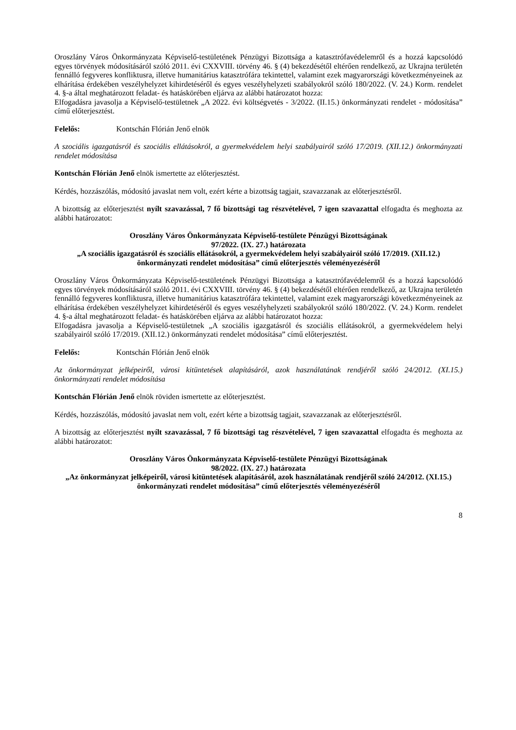Oroszlány Város Önkormányzata Képviselő-testületének Pénzügyi Bizottsága a katasztrófavédelemről és a hozzá kapcsolódó egyes törvények módosításáról szóló 2011. évi CXXVIII. törvény 46. § (4) bekezdésétől eltérően rendelkező, az Ukrajna területén fennálló fegyveres konfliktusra, illetve humanitárius katasztrófára tekintettel, valamint ezek magyarországi következményeinek az elhárítása érdekében veszélyhelyzet kihirdetéséről és egyes veszélyhelyzeti szabályokról szóló 180/2022. (V. 24.) Korm. rendelet 4. §-a által meghatározott feladat- és hatáskörében eljárva az alábbi határozatot hozza:
Elfogadásra javasolja a Képviselő-testületnek „A 2022. évi költségvetés - 3/2022. (II.15.) önkormányzati rendelet - módosítása” című előterjesztést.
Felelős: Kontschán Flórián Jenő elnök
A szociális igazgatásról és szociális ellátásokról, a gyermekvédelem helyi szabályairól szóló 17/2019. (XII.12.) önkormányzati rendelet módosítása
Kontschán Flórián Jenő elnök ismertette az előterjesztést.
Kérdés, hozzászólás, módosító javaslat nem volt, ezért kérte a bizottság tagjait, szavazzanak az előterjesztésről.
A bizottság az előterjesztést nyílt szavazással, 7 fő bizottsági tag részvételével, 7 igen szavazattal elfogadta és meghozta az alábbi határozatot:
Oroszlány Város Önkormányzata Képviselő-testülete Pénzügyi Bizottságának
97/2022. (IX. 27.) határozata
„A szociális igazgatásról és szociális ellátásokról, a gyermekvédelem helyi szabályairól szóló 17/2019. (XII.12.) önkormányzati rendelet módosítása” című előterjesztés véleményezéséről
Oroszlány Város Önkormányzata Képviselő-testületének Pénzügyi Bizottsága a katasztrófavédelemről és a hozzá kapcsolódó egyes törvények módosításáról szóló 2011. évi CXXVIII. törvény 46. § (4) bekezdésétől eltérően rendelkező, az Ukrajna területén fennálló fegyveres konfliktusra, illetve humanitárius katasztrófára tekintettel, valamint ezek magyarországi következményeinek az elhárítása érdekében veszélyhelyzet kihirdetéséről és egyes veszélyhelyzeti szabályokról szóló 180/2022. (V. 24.) Korm. rendelet 4. §-a által meghatározott feladat- és hatáskörében eljárva az alábbi határozatot hozza:
Elfogadásra javasolja a Képviselő-testületnek „A szociális igazgatásról és szociális ellátásokról, a gyermekvédelem helyi szabályairól szóló 17/2019. (XII.12.) önkormányzati rendelet módosítása” című előterjesztést.
Felelős: Kontschán Flórián Jenő elnök
Az önkormányzat jelképeiről, városi kitüntetések alapításáról, azok használatának rendjéről szóló 24/2012. (XI.15.) önkormányzati rendelet módosítása
Kontschán Flórián Jenő elnök röviden ismertette az előterjesztést.
Kérdés, hozzászólás, módosító javaslat nem volt, ezért kérte a bizottság tagjait, szavazzanak az előterjesztésről.
A bizottság az előterjesztést nyílt szavazással, 7 fő bizottsági tag részvételével, 7 igen szavazattal elfogadta és meghozta az alábbi határozatot:
Oroszlány Város Önkormányzata Képviselő-testülete Pénzügyi Bizottságának
98/2022. (IX. 27.) határozata
„Az önkormányzat jelképeiről, városi kitüntetések alapításáról, azok használatának rendjéről szóló 24/2012. (XI.15.) önkormányzati rendelet módosítása” című előterjesztés véleményezéséről
8